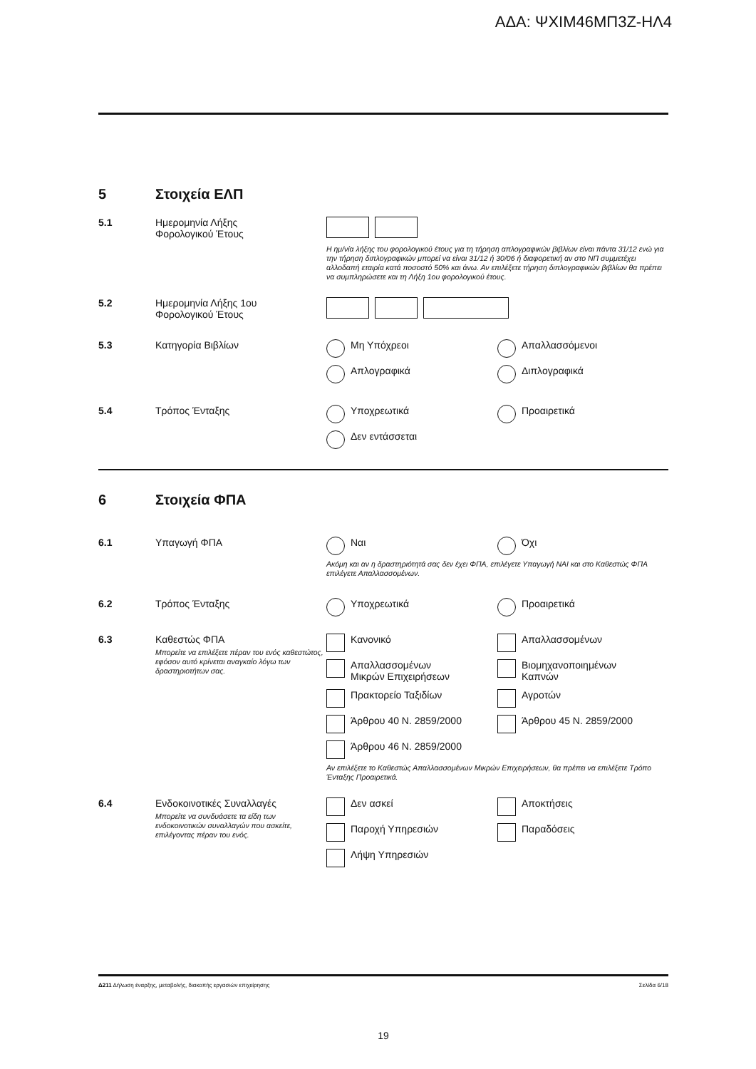ΑΔΑ: ΨΧΙΜ46ΜΠ3Ζ-ΗΛ4
5 Στοιχεία ΕΛΠ
5.1 Ημερομηνία Λήξης
Φορολογικού Έτους
Η ημ/νία λήξης του φορολογικού έτους για τη τήρηση απλογραφικών βιβλίων είναι πάντα 31/12 ενώ για την τήρηση διπλογραφικών μπορεί να είναι 31/12 ή 30/06 ή διαφορετική αν στο ΝΠ συμμετέχει αλλοδαπή εταιρία κατά ποσοστό 50% και άνω. Αν επιλέξετε τήρηση διπλογραφικών βιβλίων θα πρέπει να συμπληρώσετε και τη Λήξη 1ου φορολογικού έτους.
5.2 Ημερομηνία Λήξης 1ου
Φορολογικού Έτους
5.3 Κατηγορία Βιβλίων Μη Υπόχρεοι
Απαλλασσόμενοι
Απλογραφικά
Διπλογραφικά
5.4 Τρόπος Ένταξης Υποχρεωτικά
Προαιρετικά
Δεν εντάσσεται
6 Στοιχεία ΦΠΑ
6.1 Υπαγωγή ΦΠΑ Ναι
Όχι
Ακόμη και αν η δραστηριότητά σας δεν έχει ΦΠΑ, επιλέγετε Υπαγωγή ΝΑΙ και στο Καθεστώς ΦΠΑ επιλέγετε Απαλλασσομένων.
6.2 Τρόπος Ένταξης Υποχρεωτικά
Προαιρετικά
6.3 Καθεστώς ΦΠΑ
Μπορείτε να επιλέξετε πέραν του ενός καθεστώτος, εφόσον αυτό κρίνεται αναγκαίο λόγω των δραστηριοτήτων σας.
Κανονικό
Απαλλασσομένων
Απαλλασσομένων
Μικρών Επιχειρήσεων
Βιομηχανοποιημένων
Καπνών
Πρακτορείο Ταξιδίων
Αγροτών
Άρθρου 40 Ν. 2859/2000
Άρθρου 45 Ν. 2859/2000
Άρθρου 46 Ν. 2859/2000
Αν επιλέξετε το Καθεστώς Απαλλασσομένων Μικρών Επιχειρήσεων, θα πρέπει να επιλέξετε Τρόπο Ένταξης Προαιρετικά.
6.4 Ενδοκοινοτικές Συναλλαγές
Μπορείτε να συνδυάσετε τα είδη των ενδοκοινοτικών συναλλαγών που ασκείτε, επιλέγοντας πέραν του ενός.
Δεν ασκεί
Αποκτήσεις
Παροχή Υπηρεσιών
Παραδόσεις
Λήψη Υπηρεσιών
Δ211 Δήλωση έναρξης, μεταβολής, διακοπής εργασιών επιχείρησης Σελίδα 6/18
19